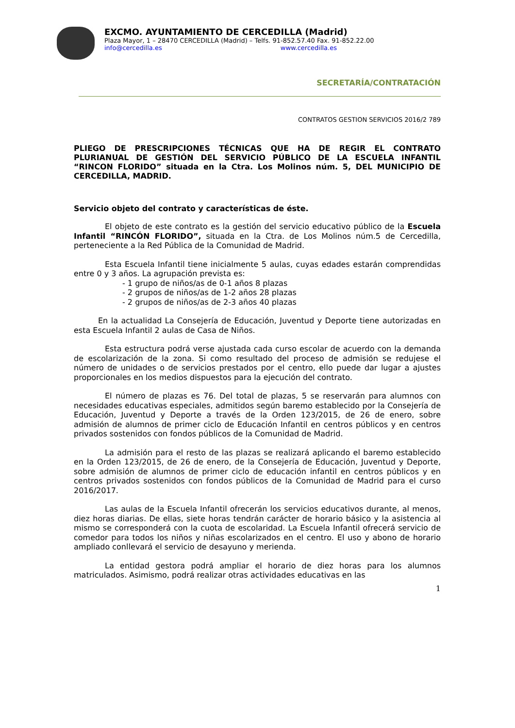EXCMO. AYUNTAMIENTO DE CERCEDILLA (Madrid)
Plaza Mayor, 1 – 28470 CERCEDILLA (Madrid) – Telfs. 91-852.57.40 Fax. 91-852.22.00
info@cercedilla.es www.cercedilla.es
SECRETARÍA/CONTRATACIÓN
CONTRATOS GESTION SERVICIOS 2016/2 789
PLIEGO DE PRESCRIPCIONES TÉCNICAS QUE HA DE REGIR EL CONTRATO PLURIANUAL DE GESTIÓN DEL SERVICIO PÚBLICO DE LA ESCUELA INFANTIL “RINCON FLORIDO” situada en la Ctra. Los Molinos núm. 5, DEL MUNICIPIO DE CERCEDILLA, MADRID.
Servicio objeto del contrato y características de éste.
El objeto de este contrato es la gestión del servicio educativo público de la Escuela Infantil “RINCÓN FLORIDO”, situada en la Ctra. de Los Molinos núm.5 de Cercedilla, perteneciente a la Red Pública de la Comunidad de Madrid.
Esta Escuela Infantil tiene inicialmente 5 aulas, cuyas edades estarán comprendidas entre 0 y 3 años. La agrupación prevista es:
- 1 grupo de niños/as de 0-1 años 8 plazas
- 2 grupos de niños/as de 1-2 años 28 plazas
- 2 grupos de niños/as de 2-3 años 40 plazas
En la actualidad La Consejería de Educación, Juventud y Deporte tiene autorizadas en esta Escuela Infantil 2 aulas de Casa de Niños.
Esta estructura podrá verse ajustada cada curso escolar de acuerdo con la demanda de escolarización de la zona. Si como resultado del proceso de admisión se redujese el número de unidades o de servicios prestados por el centro, ello puede dar lugar a ajustes proporcionales en los medios dispuestos para la ejecución del contrato.
El número de plazas es 76. Del total de plazas, 5 se reservarán para alumnos con necesidades educativas especiales, admitidos según baremo establecido por la Consejería de Educación, Juventud y Deporte a través de la Orden 123/2015, de 26 de enero, sobre admisión de alumnos de primer ciclo de Educación Infantil en centros públicos y en centros privados sostenidos con fondos públicos de la Comunidad de Madrid.
La admisión para el resto de las plazas se realizará aplicando el baremo establecido en la Orden 123/2015, de 26 de enero, de la Consejería de Educación, Juventud y Deporte, sobre admisión de alumnos de primer ciclo de educación infantil en centros públicos y en centros privados sostenidos con fondos públicos de la Comunidad de Madrid para el curso 2016/2017.
Las aulas de la Escuela Infantil ofrecerán los servicios educativos durante, al menos, diez horas diarias. De ellas, siete horas tendrán carácter de horario básico y la asistencia al mismo se corresponderá con la cuota de escolaridad. La Escuela Infantil ofrecerá servicio de comedor para todos los niños y niñas escolarizados en el centro. El uso y abono de horario ampliado conllevará el servicio de desayuno y merienda.
La entidad gestora podrá ampliar el horario de diez horas para los alumnos matriculados. Asimismo, podrá realizar otras actividades educativas en las
1